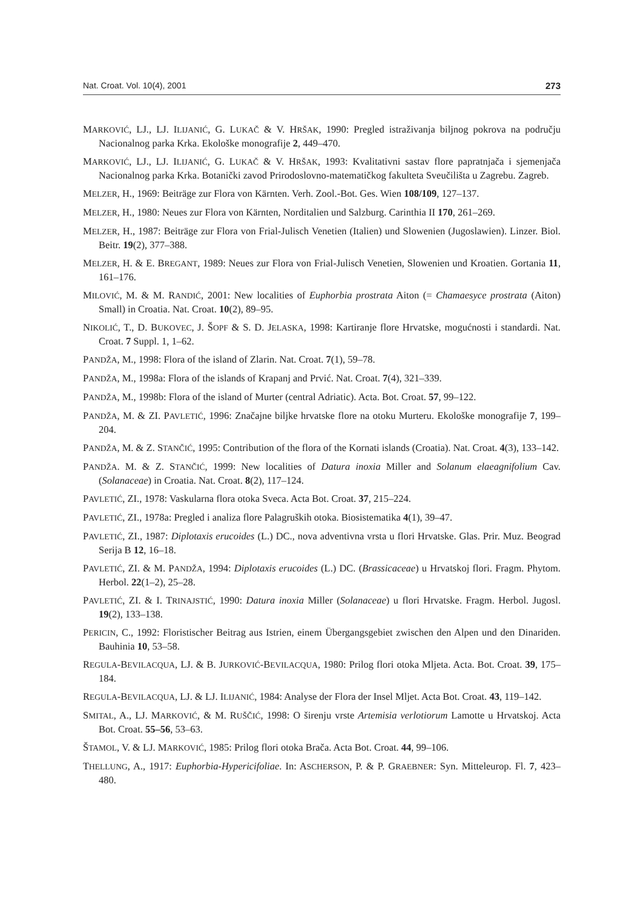Nat. Croat. Vol. 10(4), 2001 273
MARKOVIĆ, LJ., LJ. ILIJANIĆ, G. LUKAČ & V. HRŠAK, 1990: Pregled istraživanja biljnog pokrova na području Nacionalnog parka Krka. Ekološke monografije 2, 449–470.
MARKOVIĆ, LJ., LJ. ILIJANIĆ, G. LUKAČ & V. HRŠAK, 1993: Kvalitativni sastav flore papratnjača i sjemenjača Nacionalnog parka Krka. Botanički zavod Prirodoslovno-matematičkog fakulteta Sveučilišta u Zagrebu. Zagreb.
MELZER, H., 1969: Beiträge zur Flora von Kärnten. Verh. Zool.-Bot. Ges. Wien 108/109, 127–137.
MELZER, H., 1980: Neues zur Flora von Kärnten, Norditalien und Salzburg. Carinthia II 170, 261–269.
MELZER, H., 1987: Beiträge zur Flora von Frial-Julisch Venetien (Italien) und Slowenien (Jugoslawien). Linzer. Biol. Beitr. 19(2), 377–388.
MELZER, H. & E. BREGANT, 1989: Neues zur Flora von Frial-Julisch Venetien, Slowenien und Kroatien. Gortania 11, 161–176.
MILOVIĆ, M. & M. RANDIĆ, 2001: New localities of Euphorbia prostrata Aiton (= Chamaesyce prostrata (Aiton) Small) in Croatia. Nat. Croat. 10(2), 89–95.
NIKOLIĆ, T., D. BUKOVEC, J. ŠOPF & S. D. JELASKA, 1998: Kartiranje flore Hrvatske, mogućnosti i standardi. Nat. Croat. 7 Suppl. 1, 1–62.
PANDŽA, M., 1998: Flora of the island of Zlarin. Nat. Croat. 7(1), 59–78.
PANDŽA, M., 1998a: Flora of the islands of Krapanj and Prvić. Nat. Croat. 7(4), 321–339.
PANDŽA, M., 1998b: Flora of the island of Murter (central Adriatic). Acta. Bot. Croat. 57, 99–122.
PANDŽA, M. & ZI. PAVLETIĆ, 1996: Značajne biljke hrvatske flore na otoku Murteru. Ekološke monografije 7, 199–204.
PANDŽA, M. & Z. STANČIĆ, 1995: Contribution of the flora of the Kornati islands (Croatia). Nat. Croat. 4(3), 133–142.
PANDŽA. M. & Z. STANČIĆ, 1999: New localities of Datura inoxia Miller and Solanum elaeagnifolium Cav. (Solanaceae) in Croatia. Nat. Croat. 8(2), 117–124.
PAVLETIĆ, ZI., 1978: Vaskularna flora otoka Sveca. Acta Bot. Croat. 37, 215–224.
PAVLETIĆ, ZI., 1978a: Pregled i analiza flore Palagruških otoka. Biosistematika 4(1), 39–47.
PAVLETIĆ, ZI., 1987: Diplotaxis erucoides (L.) DC., nova adventivna vrsta u flori Hrvatske. Glas. Prir. Muz. Beograd Serija B 12, 16–18.
PAVLETIĆ, ZI. & M. PANDŽA, 1994: Diplotaxis erucoides (L.) DC. (Brassicaceae) u Hrvatskoj flori. Fragm. Phytom. Herbol. 22(1–2), 25–28.
PAVLETIĆ, ZI. & I. TRINAJSTIĆ, 1990: Datura inoxia Miller (Solanaceae) u flori Hrvatske. Fragm. Herbol. Jugosl. 19(2), 133–138.
PERICIN, C., 1992: Floristischer Beitrag aus Istrien, einem Übergangsgebiet zwischen den Alpen und den Dinariden. Bauhinia 10, 53–58.
REGULA-BEVILACQUA, LJ. & B. JURKOVIĆ-BEVILACQUA, 1980: Prilog flori otoka Mljeta. Acta. Bot. Croat. 39, 175–184.
REGULA-BEVILACQUA, LJ. & LJ. ILIJANIĆ, 1984: Analyse der Flora der Insel Mljet. Acta Bot. Croat. 43, 119–142.
SMITAL, A., LJ. MARKOVIĆ, & M. RUŠČIĆ, 1998: O širenju vrste Artemisia verlotiorum Lamotte u Hrvatskoj. Acta Bot. Croat. 55–56, 53–63.
ŠTAMOL, V. & LJ. MARKOVIĆ, 1985: Prilog flori otoka Brača. Acta Bot. Croat. 44, 99–106.
THELLUNG, A., 1917: Euphorbia-Hypericifoliae. In: ASCHERSON, P. & P. GRAEBNER: Syn. Mitteleurop. Fl. 7, 423–480.